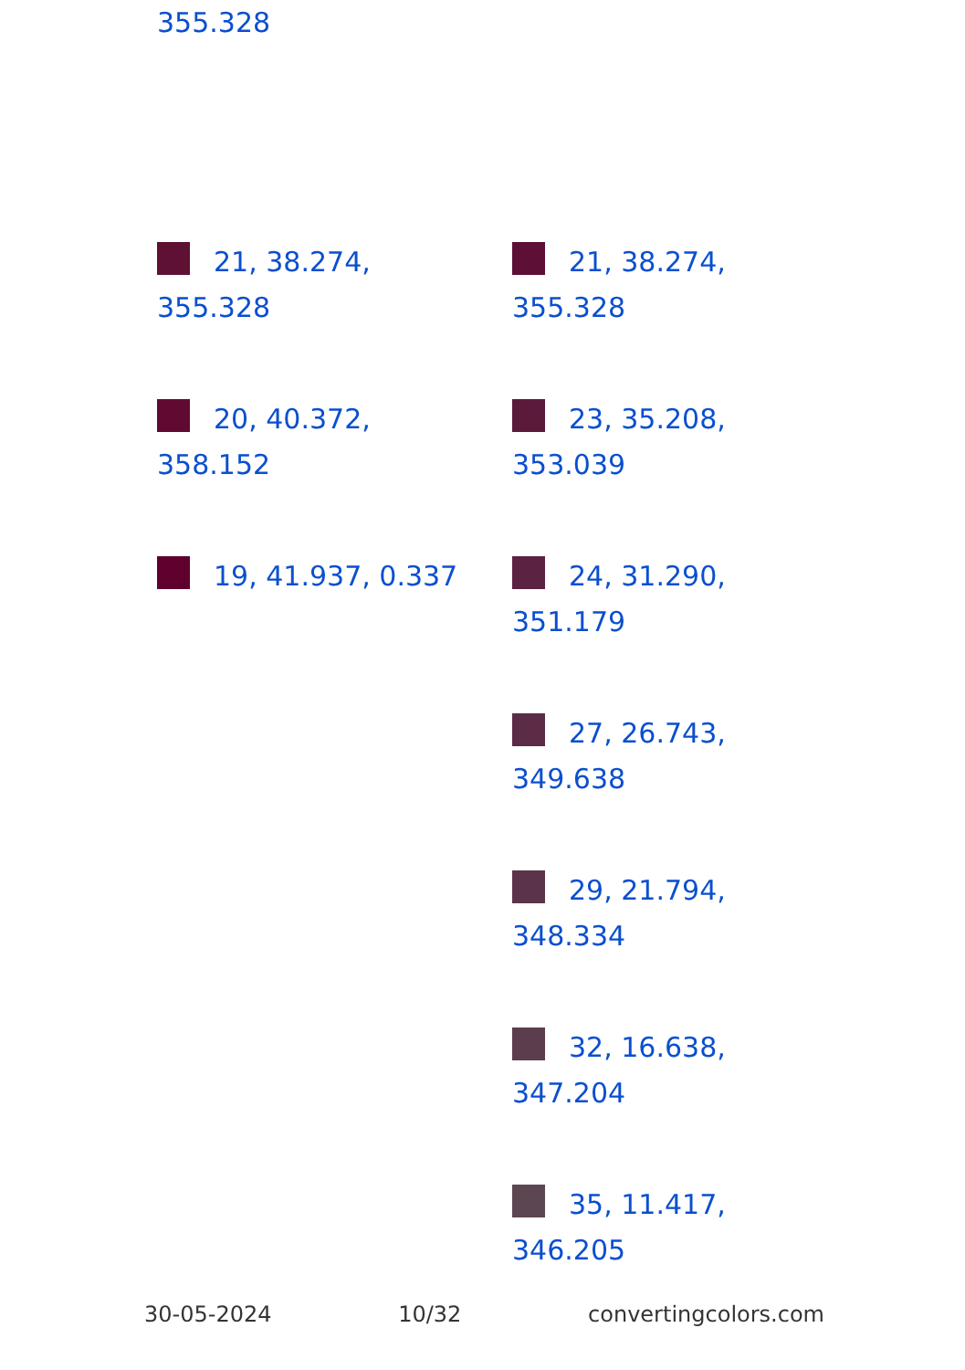355.328
21, 38.274, 355.328
20, 40.372, 358.152
19, 41.937, 0.337
21, 38.274, 355.328
23, 35.208, 353.039
24, 31.290, 351.179
27, 26.743, 349.638
29, 21.794, 348.334
32, 16.638, 347.204
35, 11.417, 346.205
30-05-2024 10/32 convertingcolors.com